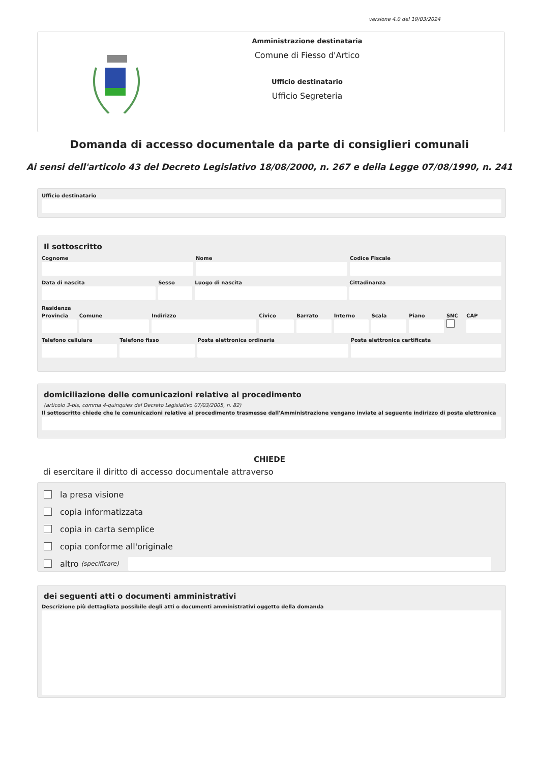versione 4.0 del 19/03/2024
Amministrazione destinataria
Comune di Fiesso d'Artico
Ufficio destinatario
Ufficio Segreteria
Domanda di accesso documentale da parte di consiglieri comunali
Ai sensi dell'articolo 43 del Decreto Legislativo 18/08/2000, n. 267 e della Legge 07/08/1990, n. 241
Ufficio destinatario
Il sottoscritto
Cognome Nome Codice Fiscale
Data di nascita Sesso Luogo di nascita Cittadinanza
Residenza
Provincia Comune Indirizzo Civico Barrato Interno Scala Piano SNC CAP
Telefono cellulare Telefono fisso Posta elettronica ordinaria Posta elettronica certificata
domiciliazione delle comunicazioni relative al procedimento
(articolo 3-bis, comma 4-quinquies del Decreto Legislativo 07/03/2005, n. 82)
Il sottoscritto chiede che le comunicazioni relative al procedimento trasmesse dall'Amministrazione vengano inviate al seguente indirizzo di posta elettronica
CHIEDE
di esercitare il diritto di accesso documentale attraverso
la presa visione
copia informatizzata
copia in carta semplice
copia conforme all'originale
altro (specificare)
dei seguenti atti o documenti amministrativi
Descrizione più dettagliata possibile degli atti o documenti amministrativi oggetto della domanda